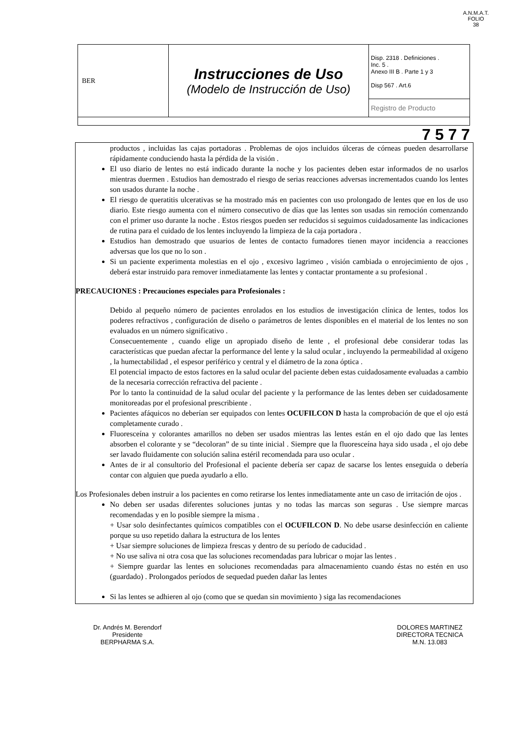A.N.M.A.T.
FOLIO
38
| BER | Instrucciones de Uso (Modelo de Instrucción de Uso) | Disp. 2318 . Definiciones . Inc. 5 . Anexo III B . Parte 1 y 3 Disp 567 . Art.6 |
| | | Registro de Producto |
7 5 7 7
productos , incluidas las cajas portadoras . Problemas de ojos incluidos úlceras de córneas pueden desarrollarse rápidamente conduciendo hasta la pérdida de la visión .
El uso diario de lentes no está indicado durante la noche y los pacientes deben estar informados de no usarlos mientras duermen . Estudios han demostrado el riesgo de serias reacciones adversas incrementados cuando los lentes son usados durante la noche .
El riesgo de queratitis ulcerativas se ha mostrado más en pacientes con uso prolongado de lentes que en los de uso diario. Este riesgo aumenta con el número consecutivo de días que las lentes son usadas sin remoción comenzando con el primer uso durante la noche . Estos riesgos pueden ser reducidos si seguimos cuidadosamente las indicaciones de rutina para el cuidado de los lentes incluyendo la limpieza de la caja portadora .
Estudios han demostrado que usuarios de lentes de contacto fumadores tienen mayor incidencia a reacciones adversas que los que no lo son .
Si un paciente experimenta molestias en el ojo , excesivo lagrimeo , visión cambiada o enrojecimiento de ojos , deberá estar instruido para remover inmediatamente las lentes y contactar prontamente a su profesional .
PRECAUCIONES : Precauciones especiales para Profesionales :
Debido al pequeño número de pacientes enrolados en los estudios de investigación clínica de lentes, todos los poderes refractivos , configuración de diseño o parámetros de lentes disponibles en el material de los lentes no son evaluados en un número significativo .
Consecuentemente , cuando elige un apropiado diseño de lente , el profesional debe considerar todas las características que puedan afectar la performance del lente y la salud ocular , incluyendo la permeabilidad al oxígeno , la humectabilidad , el espesor periférico y central y el diámetro de la zona óptica .
El potencial impacto de estos factores en la salud ocular del paciente deben estas cuidadosamente evaluadas a cambio de la necesaria corrección refractiva del paciente .
Por lo tanto la continuidad de la salud ocular del paciente y la performance de las lentes deben ser cuidadosamente monitoreadas por el profesional prescribiente .
Pacientes afáquicos no deberían ser equipados con lentes OCUFILCON D hasta la comprobación de que el ojo está completamente curado .
Fluoresceína y colorantes amarillos no deben ser usados mientras las lentes están en el ojo dado que las lentes absorben el colorante y se “decoloran” de su tinte inicial . Siempre que la fluoresceína haya sido usada , el ojo debe ser lavado fluidamente con solución salina estéril recomendada para uso ocular .
Antes de ir al consultorio del Profesional el paciente debería ser capaz de sacarse los lentes enseguida o debería contar con alguien que pueda ayudarlo a ello.
Los Profesionales deben instruir a los pacientes en como retirarse los lentes inmediatamente ante un caso de irritación de ojos .
No deben ser usadas diferentes soluciones juntas y no todas las marcas son seguras . Use siempre marcas recomendadas y en lo posible siempre la misma .
+ Usar solo desinfectantes químicos compatibles con el OCUFILCON D. No debe usarse desinfección en caliente porque su uso repetido dañara la estructura de los lentes
+ Usar siempre soluciones de limpieza frescas y dentro de su período de caducidad .
+ No use saliva ni otra cosa que las soluciones recomendadas para lubricar o mojar las lentes .
+ Siempre guardar las lentes en soluciones recomendadas para almacenamiento cuando éstas no estén en uso (guardado) . Prolongados períodos de sequedad pueden dañar las lentes
Si las lentes se adhieren al ojo (como que se quedan sin movimiento ) siga las recomendaciones
Dr. Andrés M. Berendorf
Presidente
BERPHARMA S.A.
DOLORES MARTINEZ
DIRECTORA TECNICA
M.N. 13.083